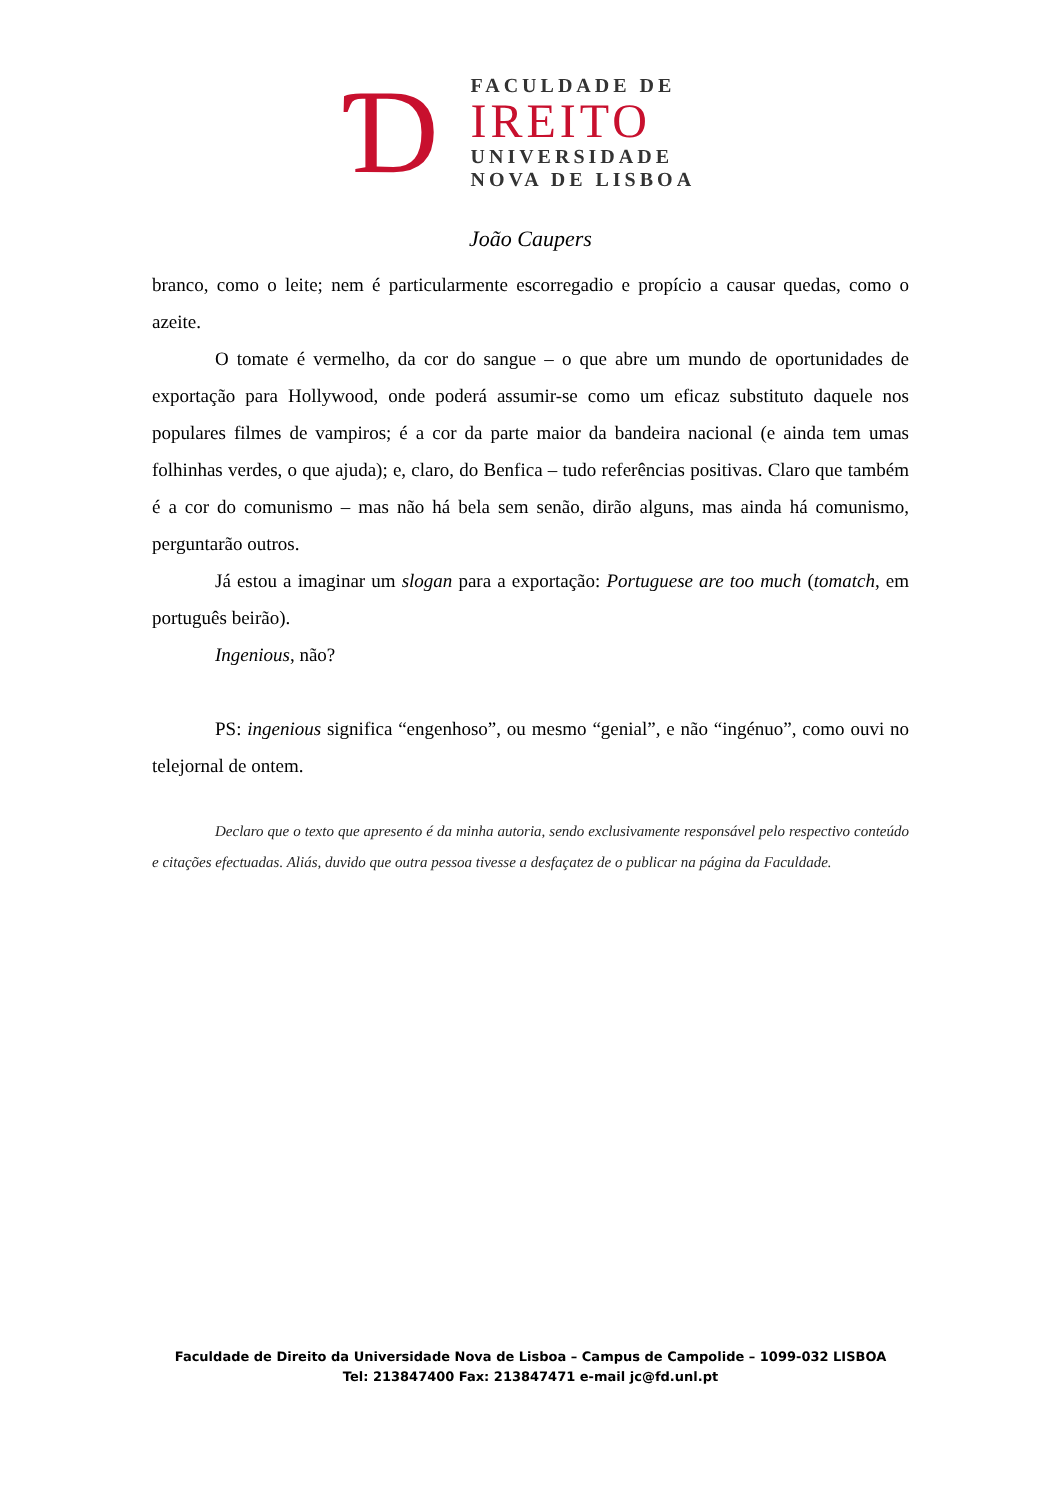Ɗ
FACULDADE DE
IREITO
UNIVERSIDADE
NOVA DE LISBOA
João Caupers
branco, como o leite; nem é particularmente escorregadio e propício a causar quedas, como o azeite.
O tomate é vermelho, da cor do sangue – o que abre um mundo de oportunidades de exportação para Hollywood, onde poderá assumir-se como um eficaz substituto daquele nos populares filmes de vampiros; é a cor da parte maior da bandeira nacional (e ainda tem umas folhinhas verdes, o que ajuda); e, claro, do Benfica – tudo referências positivas. Claro que também é a cor do comunismo – mas não há bela sem senão, dirão alguns, mas ainda há comunismo, perguntarão outros.
Já estou a imaginar um slogan para a exportação: Portuguese are too much (tomatch, em português beirão).
Ingenious, não?
PS: ingenious significa “engenhoso”, ou mesmo “genial”, e não “ingénuo”, como ouvi no telejornal de ontem.
Declaro que o texto que apresento é da minha autoria, sendo exclusivamente responsável pelo respectivo conteúdo e citações efectuadas. Aliás, duvido que outra pessoa tivesse a desfaçatez de o publicar na página da Faculdade.
Faculdade de Direito da Universidade Nova de Lisboa – Campus de Campolide – 1099-032 LISBOA
Tel: 213847400 Fax: 213847471 e-mail jc@fd.unl.pt